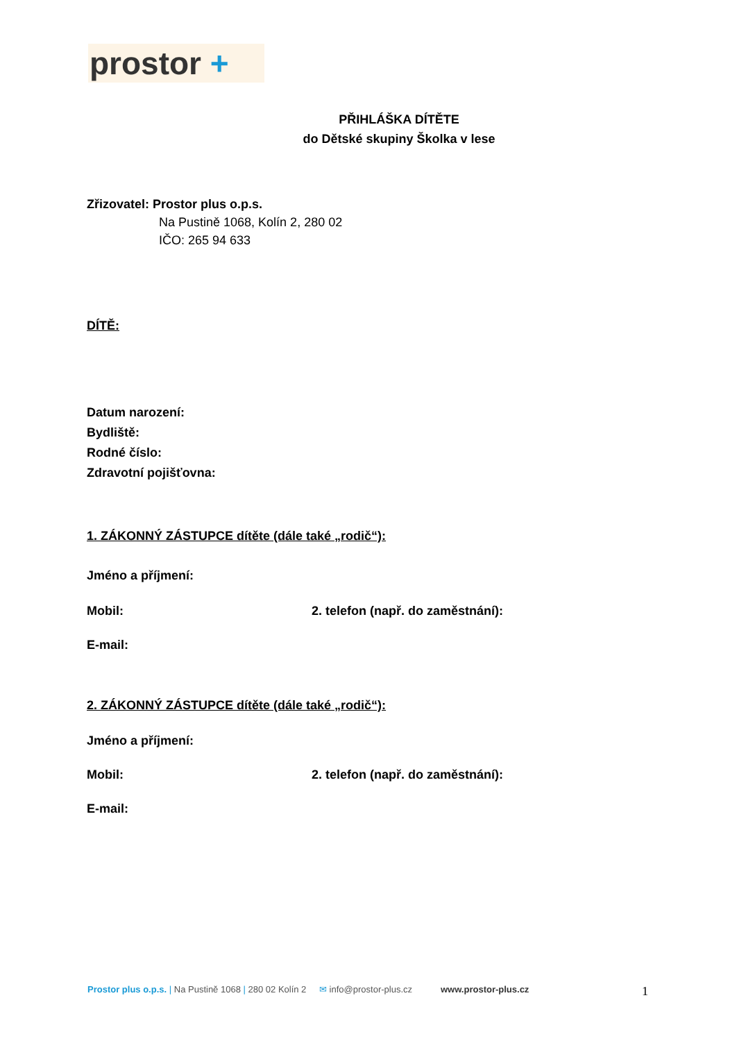prostor +
PŘIHLÁŠKA DÍTĚTE
do Dětské skupiny Školka v lese
Zřizovatel: Prostor plus o.p.s.
Na Pustině 1068, Kolín 2, 280 02
IČO: 265 94 633
DÍTĚ:
Datum narození:
Bydliště:
Rodné číslo:
Zdravotní pojišťovna:
1. ZÁKONNÝ ZÁSTUPCE dítěte (dále také „rodič“):
Jméno a příjmení:
Mobil: 2. telefon (např. do zaměstnání):
E-mail:
2. ZÁKONNÝ ZÁSTUPCE dítěte (dále také „rodič“):
Jméno a příjmení:
Mobil: 2. telefon (např. do zaměstnání):
E-mail:
Prostor plus o.p.s. | Na Pustině 1068 | 280 02 Kolín 2
✉ info@prostor-plus.cz www.prostor-plus.cz
1